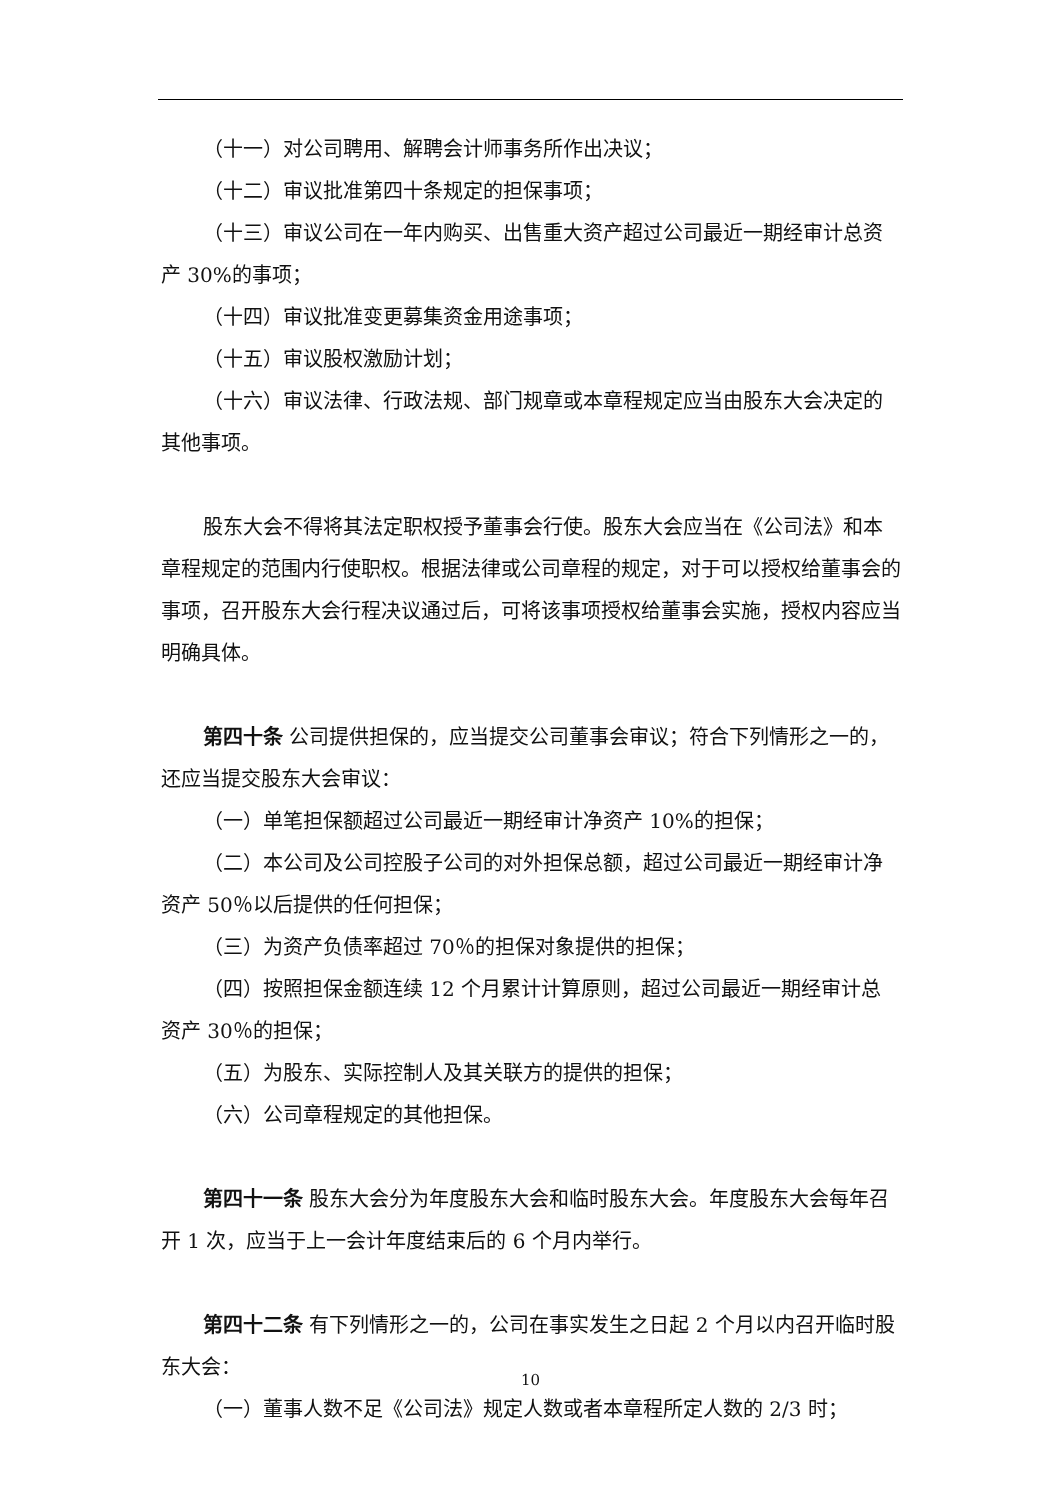（十一）对公司聘用、解聘会计师事务所作出决议；
（十二）审议批准第四十条规定的担保事项；
（十三）审议公司在一年内购买、出售重大资产超过公司最近一期经审计总资产 30%的事项；
（十四）审议批准变更募集资金用途事项；
（十五）审议股权激励计划；
（十六）审议法律、行政法规、部门规章或本章程规定应当由股东大会决定的其他事项。
股东大会不得将其法定职权授予董事会行使。股东大会应当在《公司法》和本章程规定的范围内行使职权。根据法律或公司章程的规定，对于可以授权给董事会的事项，召开股东大会行程决议通过后，可将该事项授权给董事会实施，授权内容应当明确具体。
第四十条 公司提供担保的，应当提交公司董事会审议；符合下列情形之一的，还应当提交股东大会审议：
（一）单笔担保额超过公司最近一期经审计净资产 10%的担保；
（二）本公司及公司控股子公司的对外担保总额，超过公司最近一期经审计净资产 50％以后提供的任何担保；
（三）为资产负债率超过 70％的担保对象提供的担保；
（四）按照担保金额连续 12 个月累计计算原则，超过公司最近一期经审计总资产 30％的担保；
（五）为股东、实际控制人及其关联方的提供的担保；
（六）公司章程规定的其他担保。
第四十一条 股东大会分为年度股东大会和临时股东大会。年度股东大会每年召开 1 次，应当于上一会计年度结束后的 6 个月内举行。
第四十二条 有下列情形之一的，公司在事实发生之日起 2 个月以内召开临时股东大会：
（一）董事人数不足《公司法》规定人数或者本章程所定人数的 2/3 时；
10